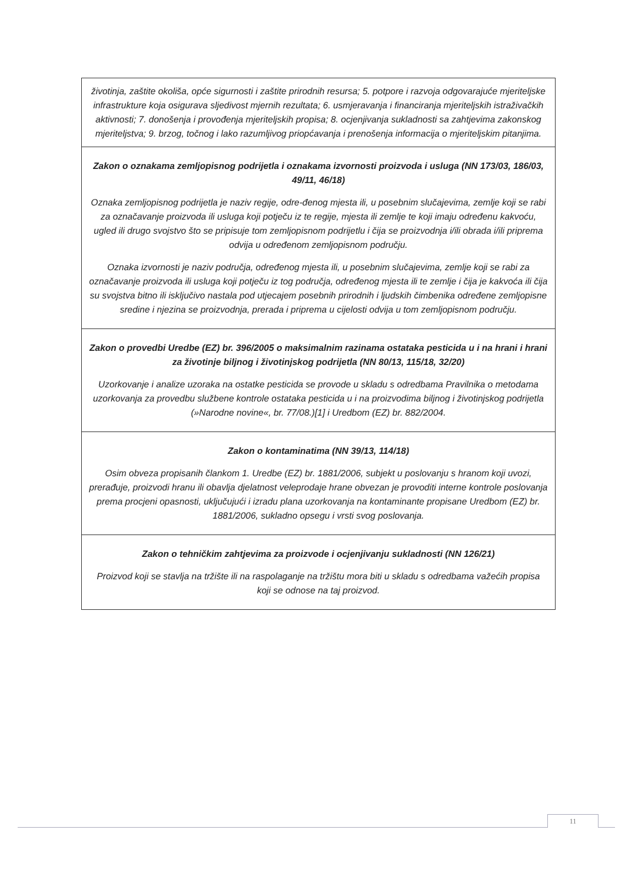| životinja, zaštite okoliša, opće sigurnosti i zaštite prirodnih resursa; 5. potpore i razvoja odgovarajuće mjeriteljske infrastrukture koja osigurava sljedivost mjernih rezultata; 6. usmjeravanja i financiranja mjeriteljskih istraživačkih aktivnosti; 7. donošenja i provođenja mjeriteljskih propisa; 8. ocjenjivanja sukladnosti sa zahtjevima zakonskog mjeriteljstva; 9. brzog, točnog i lako razumljivog priopćavanja i prenošenja informacija o mjeriteljskim pitanjima. |
| Zakon o oznakama zemljopisnog podrijetla i oznakama izvornosti proizvoda i usluga (NN 173/03, 186/03, 49/11, 46/18) Oznaka zemljopisnog podrijetla je naziv regije, odre-đenog mjesta ili, u posebnim slučajevima, zemlje koji se rabi za označavanje proizvoda ili usluga koji potječu iz te regije, mjesta ili zemlje te koji imaju određenu kakvoću, ugled ili drugo svojstvo što se pripisuje tom zemljopisnom podrijetlu i čija se proizvodnja i/ili obrada i/ili priprema odvija u određenom zemljopisnom području. Oznaka izvornosti je naziv područja, određenog mjesta ili, u posebnim slučajevima, zemlje koji se rabi za označavanje proizvoda ili usluga koji potječu iz tog područja, određenog mjesta ili te zemlje i čija je kakvoća ili čija su svojstva bitno ili isključivo nastala pod utjecajem posebnih prirodnih i ljudskih čimbenika određene zemljopisne sredine i njezina se proizvodnja, prerada i priprema u cijelosti odvija u tom zemljopisnom području. |
| Zakon o provedbi Uredbe (EZ) br. 396/2005 o maksimalnim razinama ostataka pesticida u i na hrani i hrani za životinje biljnog i životinjskog podrijetla (NN 80/13, 115/18, 32/20) Uzorkovanje i analize uzoraka na ostatke pesticida se provode u skladu s odredbama Pravilnika o metodama uzorkovanja za provedbu službene kontrole ostataka pesticida u i na proizvodima biljnog i životinjskog podrijetla (»Narodne novine«, br. 77/08.)[1] i Uredbom (EZ) br. 882/2004. |
| Zakon o kontaminatima (NN 39/13, 114/18) Osim obveza propisanih člankom 1. Uredbe (EZ) br. 1881/2006, subjekt u poslovanju s hranom koji uvozi, prerađuje, proizvodi hranu ili obavlja djelatnost veleprodaje hrane obvezan je provoditi interne kontrole poslovanja prema procjeni opasnosti, uključujući i izradu plana uzorkovanja na kontaminante propisane Uredbom (EZ) br. 1881/2006, sukladno opsegu i vrsti svog poslovanja. |
| Zakon o tehničkim zahtjevima za proizvode i ocjenjivanju sukladnosti (NN 126/21) Proizvod koji se stavlja na tržište ili na raspolaganje na tržištu mora biti u skladu s odredbama važećih propisa koji se odnose na taj proizvod. |
11